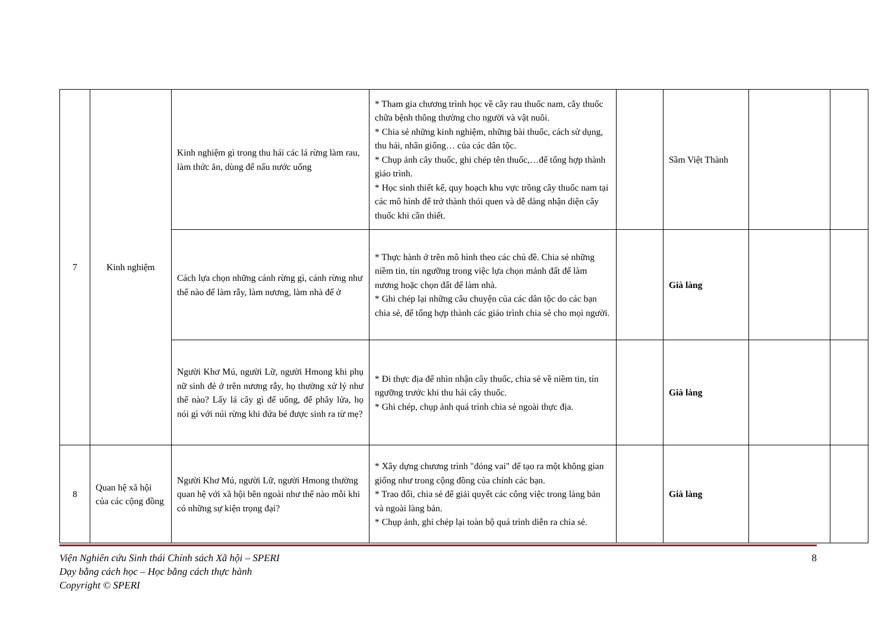| 7 | Kinh nghiệm | Kinh nghiệm gì trong thu hái các lá rừng làm rau, làm thức ăn, dùng để nấu nước uống | * Tham gia chương trình học về cây rau thuốc nam, cây thuốc chữa bệnh thông thường cho người và vật nuôi. * Chia sẻ những kinh nghiệm, những bài thuốc, cách sử dụng, thu hái, nhân giống… của các dân tộc. * Chụp ảnh cây thuốc, ghi chép tên thuốc,…để tổng hợp thành giáo trình. * Học sinh thiết kế, quy hoạch khu vực trồng cây thuốc nam tại các mô hình để trở thành thói quen và dễ dàng nhận diện cây thuốc khi cần thiết. | | Sầm Việt Thành | | |
| | | Cách lựa chọn những cánh rừng gì, cánh rừng như thế nào để làm rẫy, làm nương, làm nhà để ở | * Thực hành ở trên mô hình theo các chủ đề. Chia sẻ những niềm tin, tín ngưỡng trong việc lựa chọn mảnh đất để làm nương hoặc chọn đất để làm nhà. * Ghi chép lại những câu chuyện của các dân tộc do các bạn chia sẻ, để tổng hợp thành các giáo trình chia sẻ cho mọi người. | | Già làng | | |
| | | Người Khơ Mú, người Lữ, người Hmong khi phụ nữ sinh đẻ ở trên nương rẫy, họ thường xử lý như thế nào? Lấy lá cây gì để uống, để phây lửa, họ nói gì với núi rừng khi đứa bé được sinh ra từ mẹ? | * Đi thực địa để nhìn nhận cây thuốc, chia sẻ về niềm tin, tín ngưỡng trước khi thu hái cây thuốc. * Ghi chép, chụp ảnh quá trình chia sẻ ngoài thực địa. | | Già làng | | |
| 8 | Quan hệ xã hội của các cộng đồng | Người Khơ Mú, người Lữ, người Hmong thường quan hệ với xã hội bên ngoài như thế nào mỗi khi có những sự kiện trọng đại? | * Xây dựng chương trình "đóng vai" để tạo ra một không gian giống như trong cộng đồng của chính các bạn. * Trao đổi, chia sẻ để giải quyết các công việc trong làng bản và ngoài làng bản. * Chụp ảnh, ghi chép lại toàn bộ quá trình diễn ra chia sẻ. | | Già làng | | |
Viện Nghiên cứu Sinh thái Chính sách Xã hội – SPERI
Dạy bằng cách học – Học bằng cách thực hành
Copyright © SPERI
8